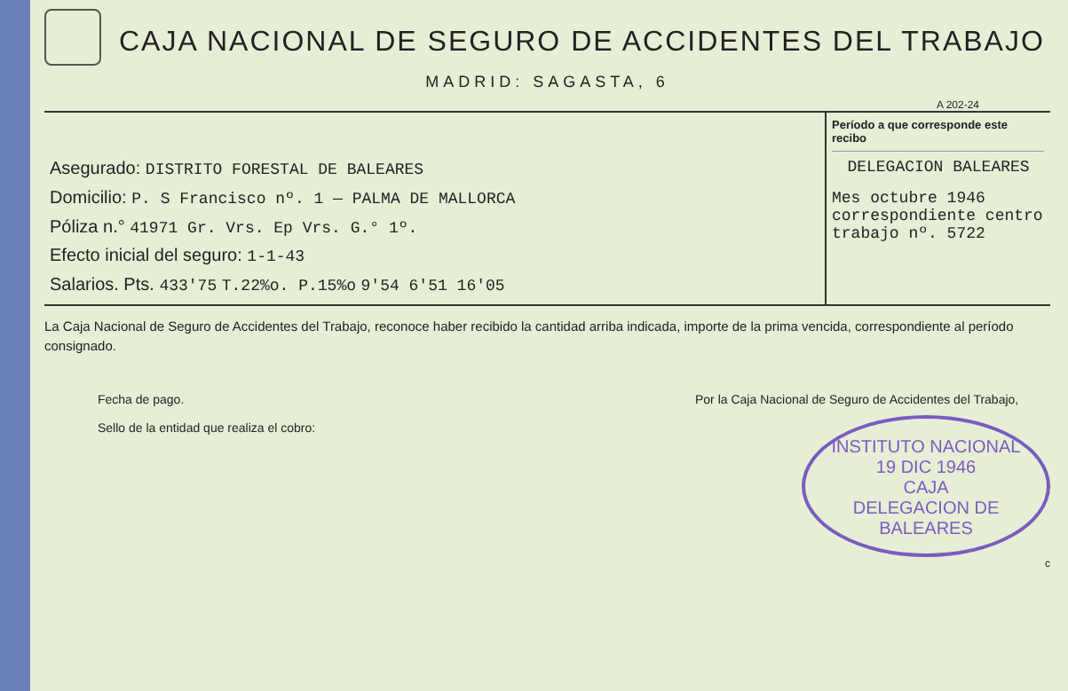CAJA NACIONAL DE SEGURO DE ACCIDENTES DEL TRABAJO
MADRID: SAGASTA, 6
A 202-24
| Asegurado: DISTRITO FORESTAL DE BALEARES Domicilio: P. S Francisco nº. 1 — PALMA DE MALLORCA Póliza n.° 41971 Gr. Vrs. Ep Vrs. G.° 1º. Efecto inicial del seguro: 1-1-43 Salarios. Pts. 433'75 T.22%o. P.15%o 9'54 6'51 16'05 | Período a que corresponde este recibo DELEGACION BALEARES Mes octubre 1946 correspondiente centro trabajo nº. 5722 |
La Caja Nacional de Seguro de Accidentes del Trabajo, reconoce haber recibido la cantidad arriba indicada, importe de la prima vencida, correspondiente al período consignado.
Fecha de pago.
Sello de la entidad que realiza el cobro:
Por la Caja Nacional de Seguro de Accidentes del Trabajo,
INSTITUTO NACIONAL
19 DIC 1946
CAJA
DELEGACION DE BALEARES
c